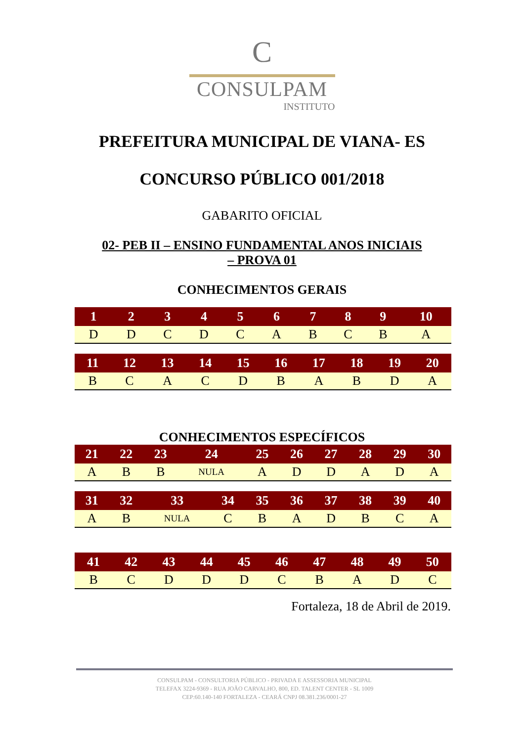C
CONSULPAM
INSTITUTO
PREFEITURA MUNICIPAL DE VIANA- ES
CONCURSO PÚBLICO 001/2018
GABARITO OFICIAL
02- PEB II – ENSINO FUNDAMENTAL ANOS INICIAIS
– PROVA 01
CONHECIMENTOS GERAIS
| 1 | 2 | 3 | 4 | 5 | 6 | 7 | 8 | 9 | 10 |
| --- | --- | --- | --- | --- | --- | --- | --- | --- | --- |
| D | D | C | D | C | A | B | C | B | A |
| 11 | 12 | 13 | 14 | 15 | 16 | 17 | 18 | 19 | 20 |
| --- | --- | --- | --- | --- | --- | --- | --- | --- | --- |
| B | C | A | C | D | B | A | B | D | A |
CONHECIMENTOS ESPECÍFICOS
| 21 | 22 | 23 | 24 | 25 | 26 | 27 | 28 | 29 | 30 |
| --- | --- | --- | --- | --- | --- | --- | --- | --- | --- |
| A | B | B | NULA | A | D | D | A | D | A |
| 31 | 32 | 33 | 34 | 35 | 36 | 37 | 38 | 39 | 40 |
| --- | --- | --- | --- | --- | --- | --- | --- | --- | --- |
| A | B | NULA | C | B | A | D | B | C | A |
| 41 | 42 | 43 | 44 | 45 | 46 | 47 | 48 | 49 | 50 |
| --- | --- | --- | --- | --- | --- | --- | --- | --- | --- |
| B | C | D | D | D | C | B | A | D | C |
Fortaleza, 18 de Abril de 2019.
CONSULPAM - CONSULTORIA PÚBLICO - PRIVADA E ASSESSORIA MUNICIPAL
TELEFAX 3224-9369 - RUA JOÃO CARVALHO, 800, ED. TALENT CENTER - SL 1009
CEP:60.140-140 FORTALEZA - CEARÁ CNPJ 08.381.236/0001-27